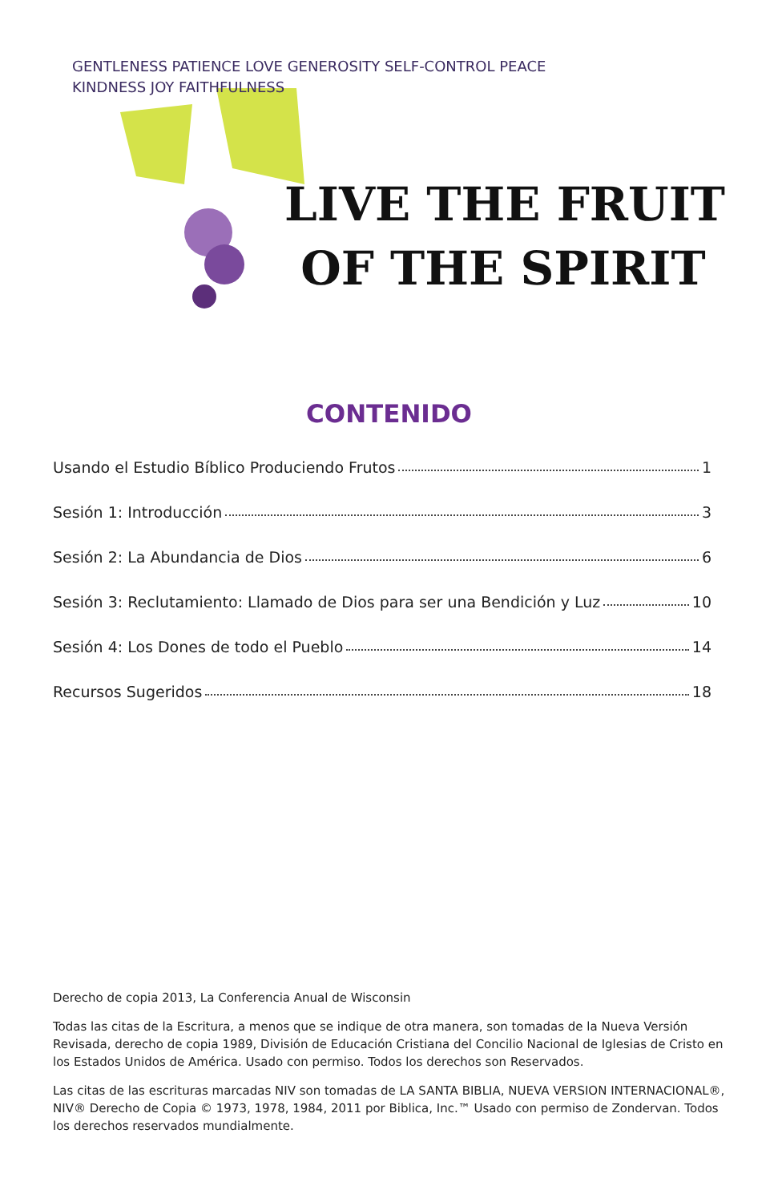GENTLENESS PATIENCE LOVE GENEROSITY SELF-CONTROL PEACE KINDNESS JOY FAITHFULNESS
LIVE THE FRUIT
OF THE SPIRIT
CONTENIDO
Usando el Estudio Bíblico Produciendo Frutos 1
Sesión 1: Introducción 3
Sesión 2: La Abundancia de Dios 6
Sesión 3: Reclutamiento: Llamado de Dios para ser una Bendición y Luz 10
Sesión 4: Los Dones de todo el Pueblo 14
Recursos Sugeridos 18
Derecho de copia 2013, La Conferencia Anual de Wisconsin
Todas las citas de la Escritura, a menos que se indique de otra manera, son tomadas de la Nueva Versión Revisada, derecho de copia 1989, División de Educación Cristiana del Concilio Nacional de Iglesias de Cristo en los Estados Unidos de América. Usado con permiso. Todos los derechos son Reservados.
Las citas de las escrituras marcadas NIV son tomadas de LA SANTA BIBLIA, NUEVA VERSION INTERNACIONAL®, NIV® Derecho de Copia © 1973, 1978, 1984, 2011 por Biblica, Inc.™ Usado con permiso de Zondervan. Todos los derechos reservados mundialmente.